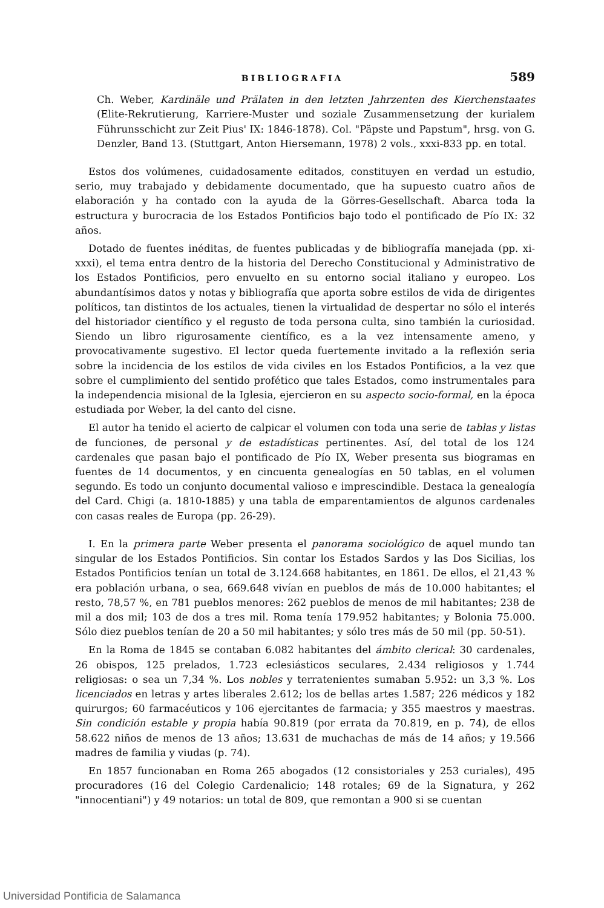BIBLIOGRAFIA 589
Ch. Weber, Kardinäle und Prälaten in den letzten Jahrzenten des Kierchenstaates (Elite-Rekrutierung, Karriere-Muster und soziale Zusammensetzung der kurialem Führunsschicht zur Zeit Pius' IX: 1846-1878). Col. "Päpste und Papstum", hrsg. von G. Denzler, Band 13. (Stuttgart, Anton Hiersemann, 1978) 2 vols., xxxi-833 pp. en total.
Estos dos volúmenes, cuidadosamente editados, constituyen en verdad un estudio, serio, muy trabajado y debidamente documentado, que ha supuesto cuatro años de elaboración y ha contado con la ayuda de la Görres-Gesellschaft. Abarca toda la estructura y burocracia de los Estados Pontificios bajo todo el pontificado de Pío IX: 32 años.
Dotado de fuentes inéditas, de fuentes publicadas y de bibliografía manejada (pp. xi-xxxi), el tema entra dentro de la historia del Derecho Constitucional y Administrativo de los Estados Pontificios, pero envuelto en su entorno social italiano y europeo. Los abundantísimos datos y notas y bibliografía que aporta sobre estilos de vida de dirigentes políticos, tan distintos de los actuales, tienen la virtualidad de despertar no sólo el interés del historiador científico y el regusto de toda persona culta, sino también la curiosidad. Siendo un libro rigurosamente científico, es a la vez intensamente ameno, y provocativamente sugestivo. El lector queda fuertemente invitado a la reflexión seria sobre la incidencia de los estilos de vida civiles en los Estados Pontificios, a la vez que sobre el cumplimiento del sentido profético que tales Estados, como instrumentales para la independencia misional de la Iglesia, ejercieron en su aspecto socio-formal, en la época estudiada por Weber, la del canto del cisne.
El autor ha tenido el acierto de calpicar el volumen con toda una serie de tablas y listas de funciones, de personal y de estadísticas pertinentes. Así, del total de los 124 cardenales que pasan bajo el pontificado de Pío IX, Weber presenta sus biogramas en fuentes de 14 documentos, y en cincuenta genealogías en 50 tablas, en el volumen segundo. Es todo un conjunto documental valioso e imprescindible. Destaca la genealogía del Card. Chigi (a. 1810-1885) y una tabla de emparentamientos de algunos cardenales con casas reales de Europa (pp. 26-29).
I. En la primera parte Weber presenta el panorama sociológico de aquel mundo tan singular de los Estados Pontificios. Sin contar los Estados Sardos y las Dos Sicilias, los Estados Pontificios tenían un total de 3.124.668 habitantes, en 1861. De ellos, el 21,43 % era población urbana, o sea, 669.648 vivían en pueblos de más de 10.000 habitantes; el resto, 78,57 %, en 781 pueblos menores: 262 pueblos de menos de mil habitantes; 238 de mil a dos mil; 103 de dos a tres mil. Roma tenía 179.952 habitantes; y Bolonia 75.000. Sólo diez pueblos tenían de 20 a 50 mil habitantes; y sólo tres más de 50 mil (pp. 50-51).
En la Roma de 1845 se contaban 6.082 habitantes del ámbito clerical: 30 cardenales, 26 obispos, 125 prelados, 1.723 eclesiásticos seculares, 2.434 religiosos y 1.744 religiosas: o sea un 7,34 %. Los nobles y terratenientes sumaban 5.952: un 3,3 %. Los licenciados en letras y artes liberales 2.612; los de bellas artes 1.587; 226 médicos y 182 quirurgos; 60 farmacéuticos y 106 ejercitantes de farmacia; y 355 maestros y maestras. Sin condición estable y propia había 90.819 (por errata da 70.819, en p. 74), de ellos 58.622 niños de menos de 13 años; 13.631 de muchachas de más de 14 años; y 19.566 madres de familia y viudas (p. 74).
En 1857 funcionaban en Roma 265 abogados (12 consistoriales y 253 curiales), 495 procuradores (16 del Colegio Cardenalicio; 148 rotales; 69 de la Signatura, y 262 "innocentiani") y 49 notarios: un total de 809, que remontan a 900 si se cuentan
Universidad Pontificia de Salamanca